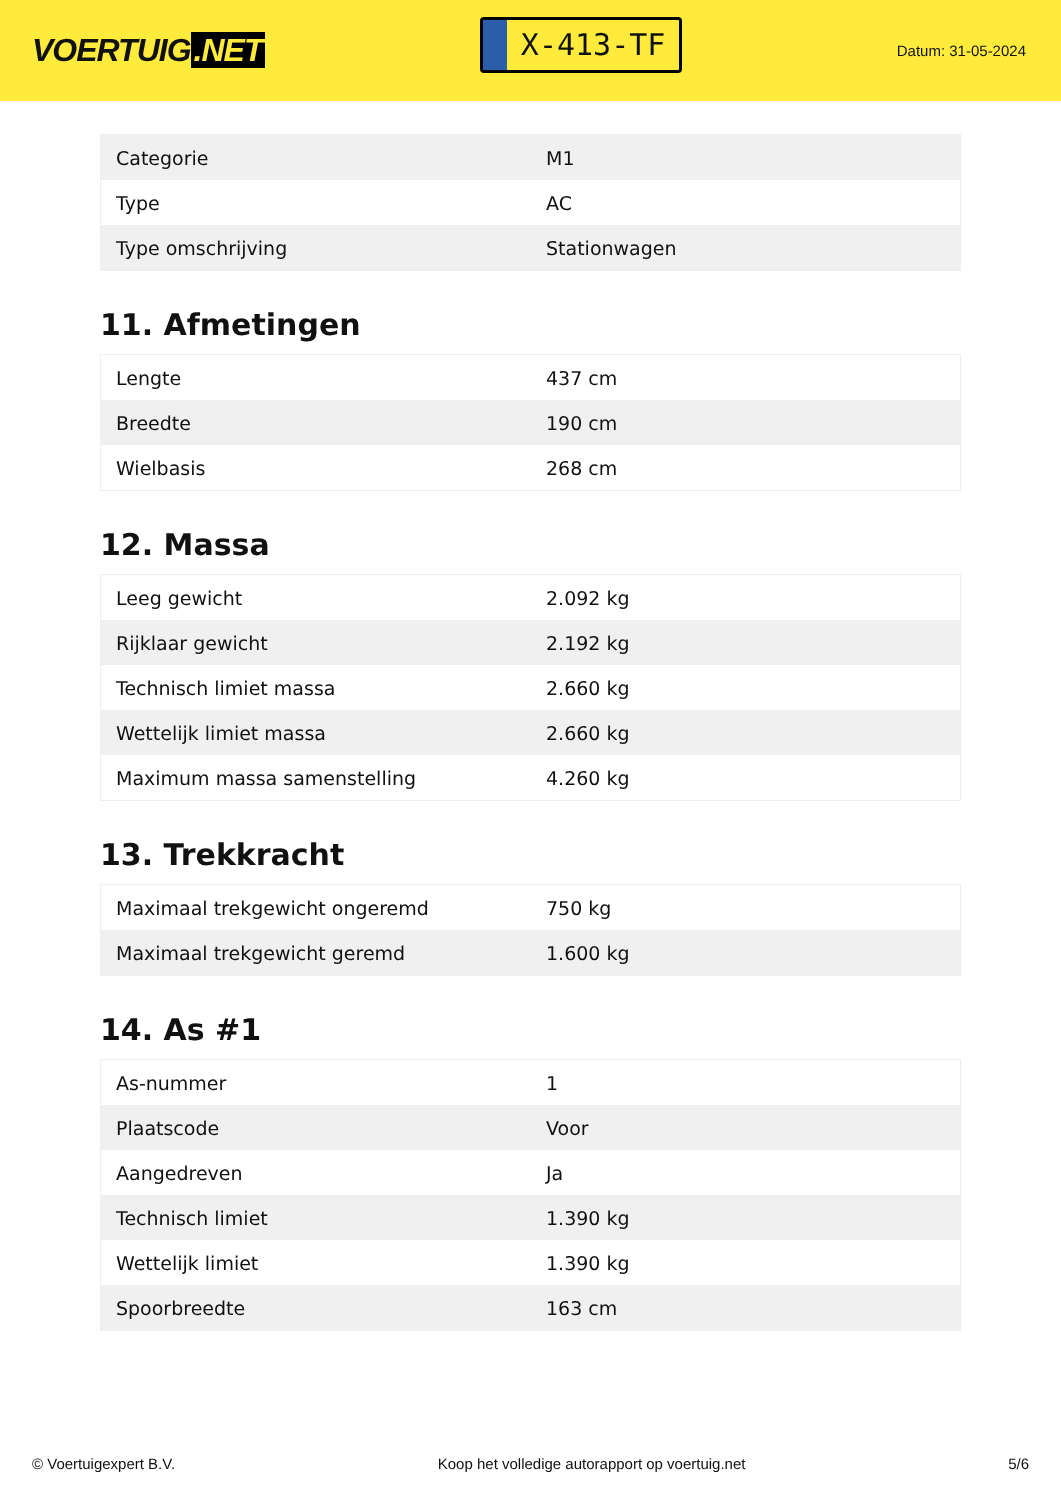VOERTUIG.NET
X-413-TF
Datum: 31-05-2024
| Categorie | M1 |
| Type | AC |
| Type omschrijving | Stationwagen |
11. Afmetingen
| Lengte | 437 cm |
| Breedte | 190 cm |
| Wielbasis | 268 cm |
12. Massa
| Leeg gewicht | 2.092 kg |
| Rijklaar gewicht | 2.192 kg |
| Technisch limiet massa | 2.660 kg |
| Wettelijk limiet massa | 2.660 kg |
| Maximum massa samenstelling | 4.260 kg |
13. Trekkracht
| Maximaal trekgewicht ongeremd | 750 kg |
| Maximaal trekgewicht geremd | 1.600 kg |
14. As #1
| As-nummer | 1 |
| Plaatscode | Voor |
| Aangedreven | Ja |
| Technisch limiet | 1.390 kg |
| Wettelijk limiet | 1.390 kg |
| Spoorbreedte | 163 cm |
© Voertuigexpert B.V. Koop het volledige autorapport op voertuig.net 5/6